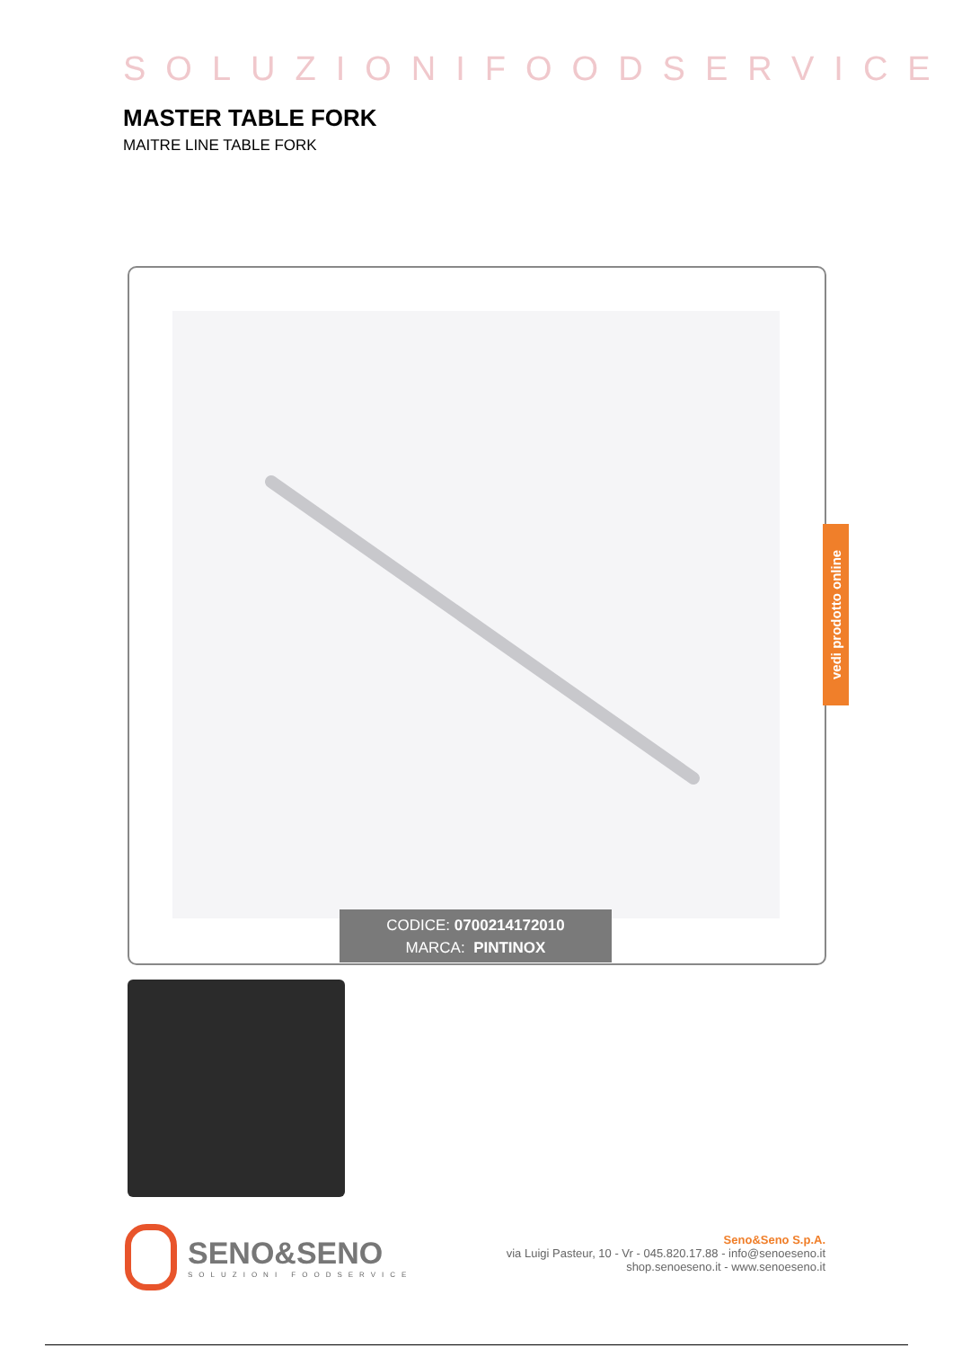SOLUZIONIFOODSERVICE
MASTER TABLE FORK
MAITRE LINE TABLE FORK
CODICE: 0700214172010
MARCA: PINTINOX
vedi prodotto online
SENO&SENO
SOLUZIONI FOODSERVICE
Seno&Seno S.p.A.
via Luigi Pasteur, 10 - Vr - 045.820.17.88 - info@senoeseno.it
shop.senoeseno.it - www.senoeseno.it